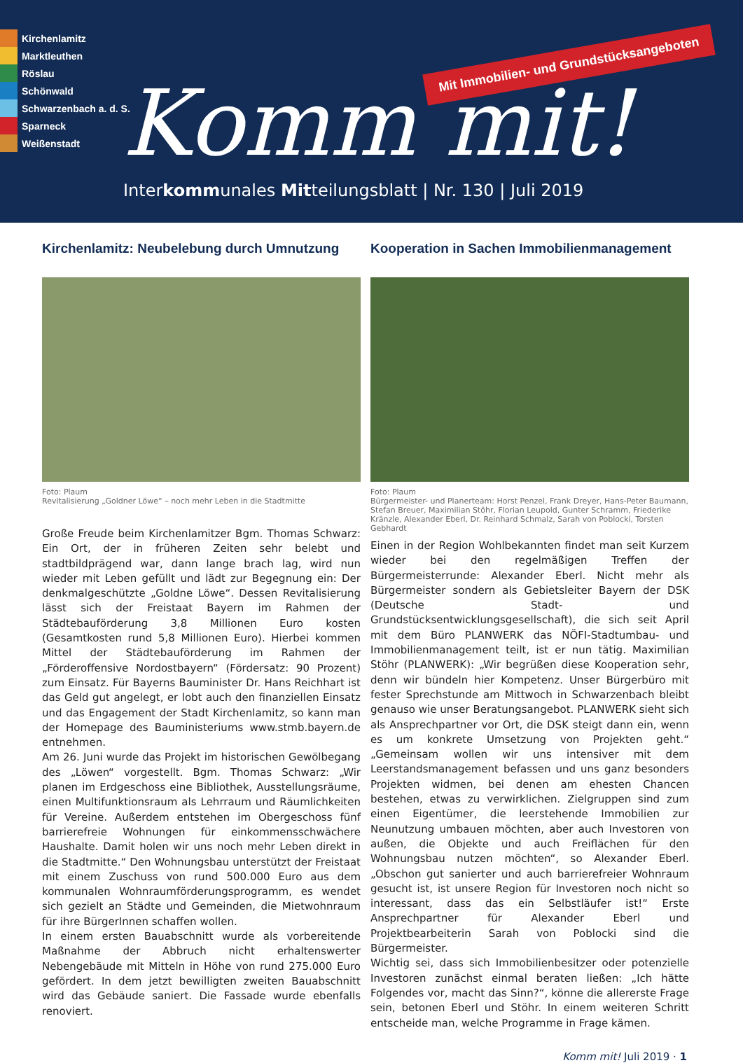Kirchenlamitz
Marktleuthen
Röslau
Schönwald
Schwarzenbach a. d. S.
Sparneck
Weißenstadt
Mit Immobilien- und Grundstücksangeboten
Komm mit!
Interkommunales Mitteilungsblatt | Nr. 130 | Juli 2019
Kirchenlamitz: Neubelebung durch Umnutzung
Foto: Plaum
Revitalisierung „Goldner Löwe“ – noch mehr Leben in die Stadtmitte
Große Freude beim Kirchenlamitzer Bgm. Thomas Schwarz: Ein Ort, der in früheren Zeiten sehr belebt und stadtbildprägend war, dann lange brach lag, wird nun wieder mit Leben gefüllt und lädt zur Begegnung ein: Der denkmalgeschützte „Goldne Löwe“. Dessen Revitalisierung lässt sich der Freistaat Bayern im Rahmen der Städtebauförderung 3,8 Millionen Euro kosten (Gesamtkosten rund 5,8 Millionen Euro). Hierbei kommen Mittel der Städtebauförderung im Rahmen der „Förderoffensive Nordostbayern“ (Fördersatz: 90 Prozent) zum Einsatz. Für Bayerns Bauminister Dr. Hans Reichhart ist das Geld gut angelegt, er lobt auch den finanziellen Einsatz und das Engagement der Stadt Kirchenlamitz, so kann man der Homepage des Baumi­nisteriums www.stmb.bayern.de entnehmen.
Am 26. Juni wurde das Projekt im historischen Gewölbegang des „Löwen“ vorgestellt. Bgm. Thomas Schwarz: „Wir planen im Erdgeschoss eine Bibliothek, Ausstellungsräume, einen Multifunktionsraum als Lehrraum und Räumlichkeiten für Vereine. Außerdem entstehen im Obergeschoss fünf barrierefreie Wohnungen für einkommensschwächere Haushalte. Damit holen wir uns noch mehr Leben direkt in die Stadtmitte.“ Den Wohnungsbau unterstützt der Freistaat mit einem Zuschuss von rund 500.000 Euro aus dem kommunalen Wohnraumförderungsprogramm, es wendet sich gezielt an Städte und Gemeinden, die Mietwohnraum für ihre BürgerInnen schaffen wollen.
In einem ersten Bauabschnitt wurde als vorbereitende Maßnahme der Abbruch nicht erhaltenswerter Nebengebäude mit Mitteln in Höhe von rund 275.000 Euro gefördert. In dem jetzt bewilligten zweiten Bauabschnitt wird das Gebäude saniert. Die Fassade wurde ebenfalls renoviert.
Kooperation in Sachen Immobilienmanagement
Foto: Plaum
Bürgermeister- und Planerteam: Horst Penzel, Frank Dreyer, Hans-Peter Baumann, Stefan Breuer, Maximilian Stöhr, Florian Leupold, Gunter Schramm, Friederike Kränzle, Alexander Eberl, Dr. Reinhard Schmalz, Sarah von Poblocki, Torsten Gebhardt
Einen in der Region Wohlbekannten findet man seit Kurzem wieder bei den regelmäßigen Treffen der Bürgermeisterrunde: Alexander Eberl. Nicht mehr als Bürgermeister sondern als Gebietsleiter Bayern der DSK (Deutsche Stadt- und Grundstücksentwicklungsgesellschaft), die sich seit April mit dem Büro PLANWERK das NÖFI-Stadtumbau- und Immobilienmanagement teilt, ist er nun tätig. Maximilian Stöhr (PLANWERK): „Wir begrüßen diese Kooperation sehr, denn wir bündeln hier Kompetenz. Unser Bürgerbüro mit fester Sprechstunde am Mittwoch in Schwarzenbach bleibt genauso wie unser Beratungsangebot. PLANWERK sieht sich als Ansprechpartner vor Ort, die DSK steigt dann ein, wenn es um konkrete Umsetzung von Projekten geht.“ „Gemeinsam wollen wir uns intensiver mit dem Leerstandsmanagement befassen und uns ganz besonders Projekten widmen, bei denen am ehesten Chancen bestehen, etwas zu verwirklichen. Zielgruppen sind zum einen Eigentümer, die leerstehende Immobilien zur Neunutzung umbauen möchten, aber auch Investoren von außen, die Objekte und auch Freiflächen für den Wohnungsbau nutzen möchten“, so Alexander Eberl. „Obschon gut sanierter und auch barrierefreier Wohnraum gesucht ist, ist unsere Region für Investoren noch nicht so interessant, dass das ein Selbstläufer ist!“ Erste Ansprechpartner für Alexander Eberl und Projektbearbeiterin Sarah von Poblocki sind die Bürgermeister.
Wichtig sei, dass sich Immobilienbesitzer oder potenzielle Investoren zunächst einmal beraten ließen: „Ich hätte Folgendes vor, macht das Sinn?“, könne die allererste Frage sein, betonen Eberl und Stöhr. In einem weiteren Schritt entscheide man, welche Programme in Frage kämen.
Komm mit! Juli 2019 · 1